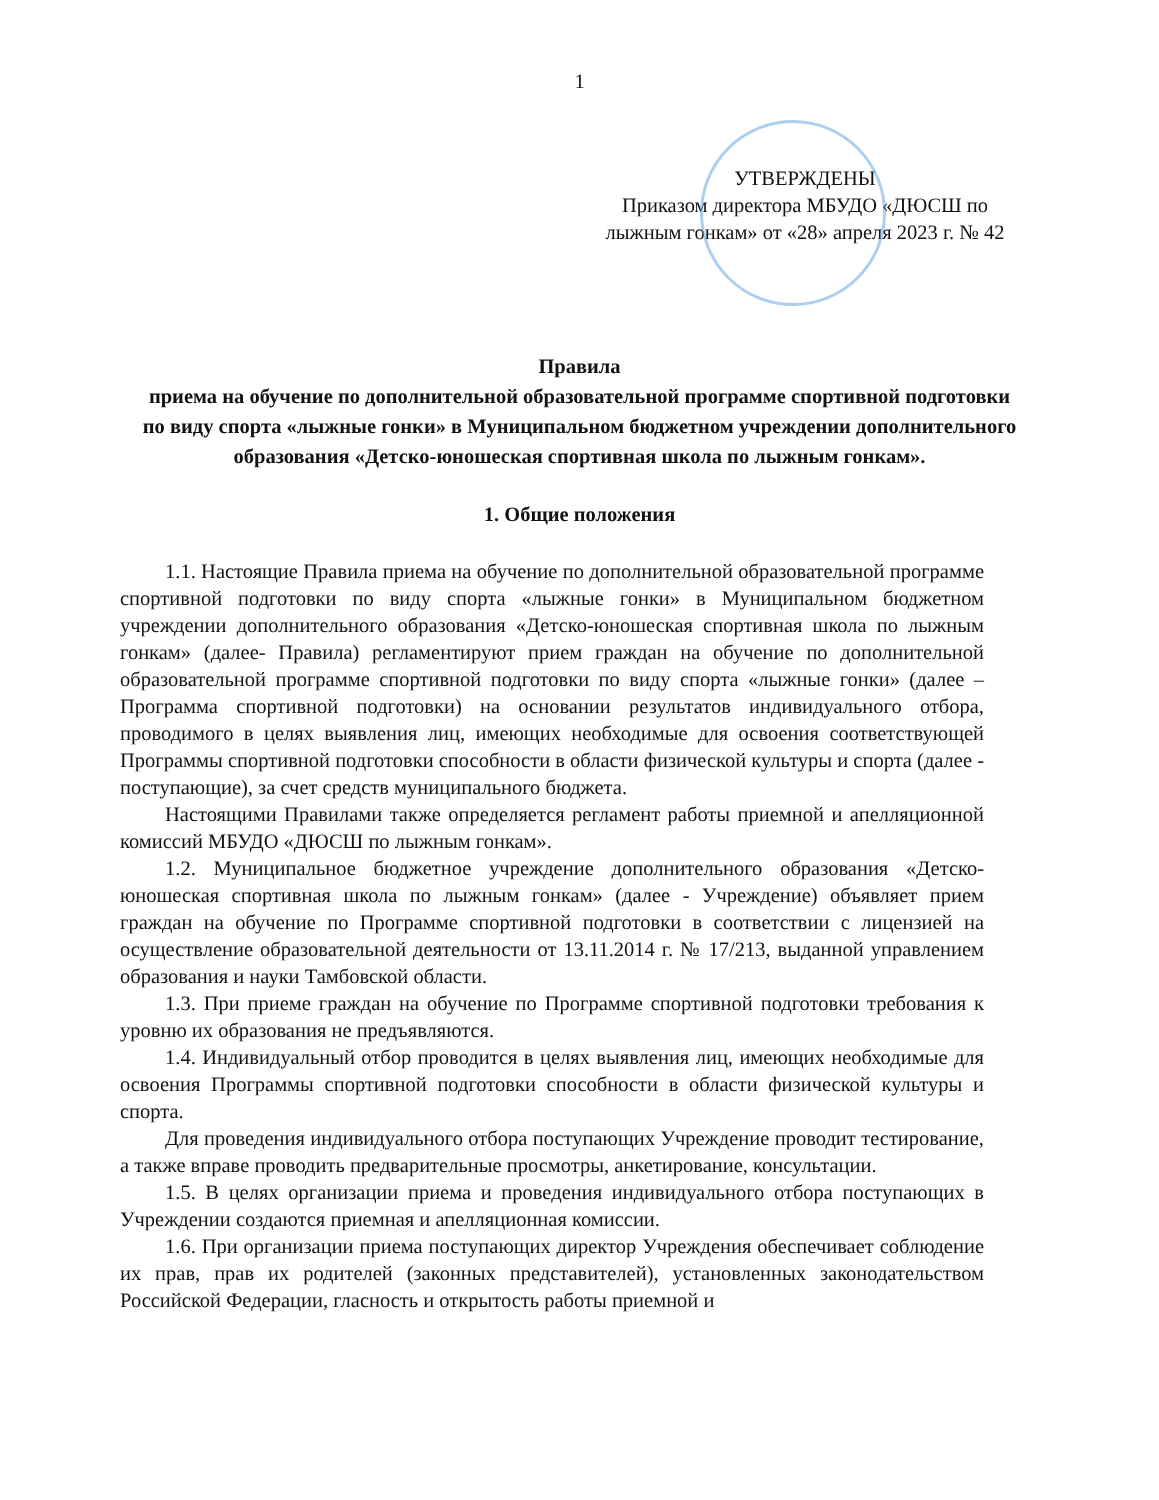1
УТВЕРЖДЕНЫ
Приказом директора МБУДО «ДЮСШ по лыжным гонкам» от «28» апреля 2023 г. № 42
Правила
приема на обучение по дополнительной образовательной программе спортивной подготовки по виду спорта «лыжные гонки» в Муниципальном бюджетном учреждении дополнительного образования «Детско-юношеская спортивная школа по лыжным гонкам».
1. Общие положения
1.1. Настоящие Правила приема на обучение по дополнительной образовательной программе спортивной подготовки по виду спорта «лыжные гонки» в Муниципальном бюджетном учреждении дополнительного образования «Детско-юношеская спортивная школа по лыжным гонкам» (далее- Правила) регламентируют прием граждан на обучение по дополнительной образовательной программе спортивной подготовки по виду спорта «лыжные гонки» (далее –Программа спортивной подготовки) на основании результатов индивидуального отбора, проводимого в целях выявления лиц, имеющих необходимые для освоения соответствующей Программы спортивной подготовки способности в области физической культуры и спорта (далее - поступающие), за счет средств муниципального бюджета.
Настоящими Правилами также определяется регламент работы приемной и апелляционной комиссий МБУДО «ДЮСШ по лыжным гонкам».
1.2. Муниципальное бюджетное учреждение дополнительного образования «Детско-юношеская спортивная школа по лыжным гонкам» (далее - Учреждение) объявляет прием граждан на обучение по Программе спортивной подготовки в соответствии с лицензией на осуществление образовательной деятельности от 13.11.2014 г. № 17/213, выданной управлением образования и науки Тамбовской области.
1.3. При приеме граждан на обучение по Программе спортивной подготовки требования к уровню их образования не предъявляются.
1.4. Индивидуальный отбор проводится в целях выявления лиц, имеющих необходимые для освоения Программы спортивной подготовки способности в области физической культуры и спорта.
Для проведения индивидуального отбора поступающих Учреждение проводит тестирование, а также вправе проводить предварительные просмотры, анкетирование, консультации.
1.5. В целях организации приема и проведения индивидуального отбора поступающих в Учреждении создаются приемная и апелляционная комиссии.
1.6. При организации приема поступающих директор Учреждения обеспечивает соблюдение их прав, прав их родителей (законных представителей), установленных законодательством Российской Федерации, гласность и открытость работы приемной и